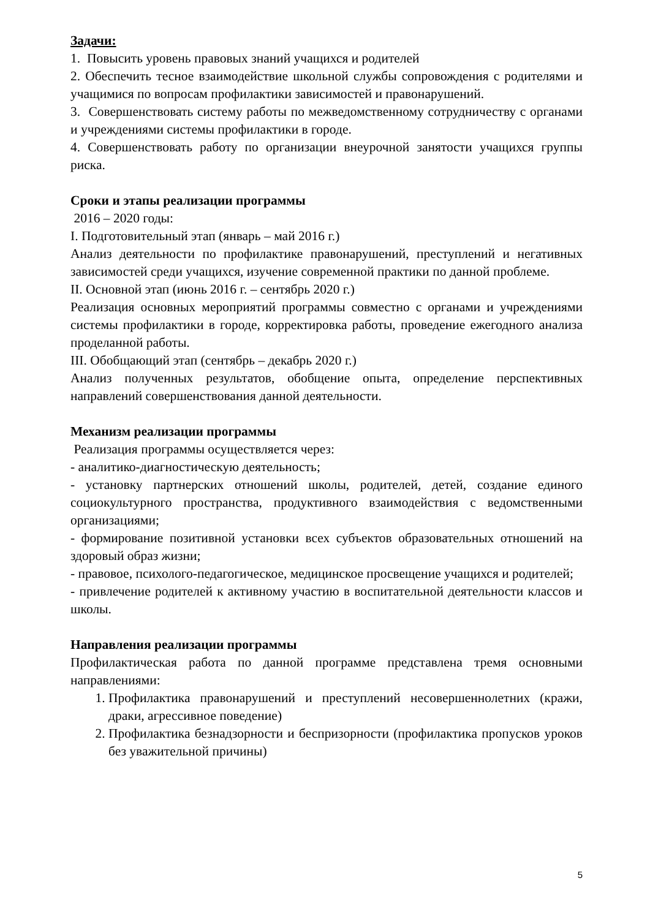Задачи:
1. Повысить уровень правовых знаний учащихся и родителей
2. Обеспечить тесное взаимодействие школьной службы сопровождения с родителями и учащимися по вопросам профилактики зависимостей и правонарушений.
3. Совершенствовать систему работы по межведомственному сотрудничеству с органами и учреждениями системы профилактики в городе.
4. Совершенствовать работу по организации внеурочной занятости учащихся группы риска.
Сроки и этапы реализации программы
2016 – 2020 годы:
I. Подготовительный этап (январь – май 2016 г.)
Анализ деятельности по профилактике правонарушений, преступлений и негативных зависимостей среди учащихся, изучение современной практики по данной проблеме.
II. Основной этап (июнь 2016 г. – сентябрь 2020 г.)
Реализация основных мероприятий программы совместно с органами и учреждениями системы профилактики в городе, корректировка работы, проведение ежегодного анализа проделанной работы.
III. Обобщающий этап (сентябрь – декабрь 2020 г.)
Анализ полученных результатов, обобщение опыта, определение перспективных направлений совершенствования данной деятельности.
Механизм реализации программы
Реализация программы осуществляется через:
- аналитико-диагностическую деятельность;
- установку партнерских отношений школы, родителей, детей, создание единого социокультурного пространства, продуктивного взаимодействия с ведомственными организациями;
- формирование позитивной установки всех субъектов образовательных отношений на здоровый образ жизни;
- правовое, психолого-педагогическое, медицинское просвещение учащихся и родителей;
- привлечение родителей к активному участию в воспитательной деятельности классов и школы.
Направления реализации программы
Профилактическая работа по данной программе представлена тремя основными направлениями:
1. Профилактика правонарушений и преступлений несовершеннолетних (кражи, драки, агрессивное поведение)
2. Профилактика безнадзорности и беспризорности (профилактика пропусков уроков без уважительной причины)
5